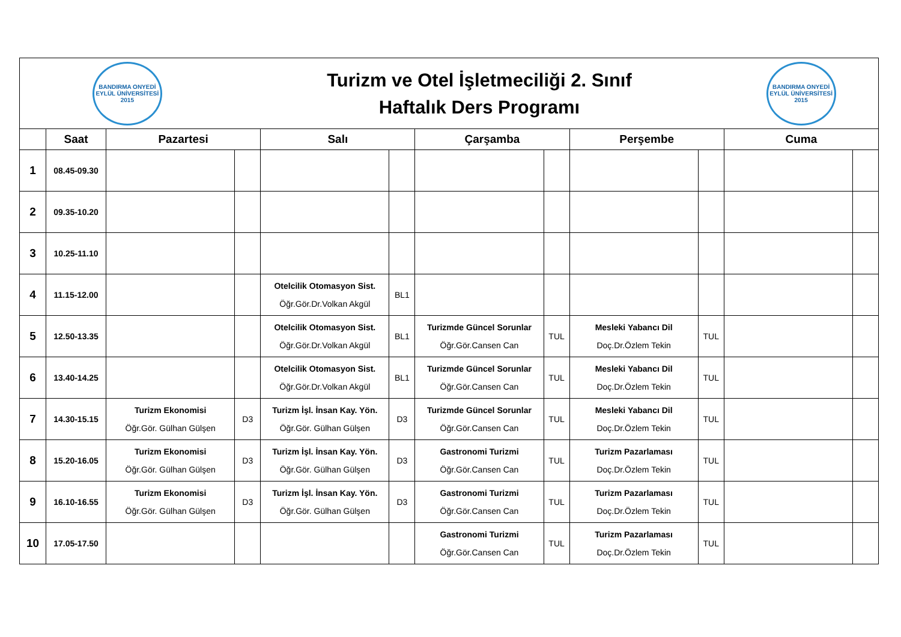| BANDIRMA ONYEDİ EYLÜL ÜNİVERSİTESİ 2015 | | | Turizm ve Otel İşletmeciliği 2. Sınıf Haftalık Ders Programı | | | | | | | BANDIRMA ONYEDİ EYLÜL ÜNİVERSİTESİ 2015 | |
| | Saat | Pazartesi | | Salı | | Çarşamba | | Perşembe | | Cuma | |
| 1 | 08.45-09.30 | | | | | | | | | | |
| 2 | 09.35-10.20 | | | | | | | | | | |
| 3 | 10.25-11.10 | | | | | | | | | | |
| 4 | 11.15-12.00 | | | Otelcilik Otomasyon Sist. Öğr.Gör.Dr.Volkan Akgül | BL1 | | | | | | |
| 5 | 12.50-13.35 | | | Otelcilik Otomasyon Sist. Öğr.Gör.Dr.Volkan Akgül | BL1 | Turizmde Güncel Sorunlar Öğr.Gör.Cansen Can | TUL | Mesleki Yabancı Dil Doç.Dr.Özlem Tekin | TUL | | |
| 6 | 13.40-14.25 | | | Otelcilik Otomasyon Sist. Öğr.Gör.Dr.Volkan Akgül | BL1 | Turizmde Güncel Sorunlar Öğr.Gör.Cansen Can | TUL | Mesleki Yabancı Dil Doç.Dr.Özlem Tekin | TUL | | |
| 7 | 14.30-15.15 | Turizm Ekonomisi Öğr.Gör. Gülhan Gülşen | D3 | Turizm İşl. İnsan Kay. Yön. Öğr.Gör. Gülhan Gülşen | D3 | Turizmde Güncel Sorunlar Öğr.Gör.Cansen Can | TUL | Mesleki Yabancı Dil Doç.Dr.Özlem Tekin | TUL | | |
| 8 | 15.20-16.05 | Turizm Ekonomisi Öğr.Gör. Gülhan Gülşen | D3 | Turizm İşl. İnsan Kay. Yön. Öğr.Gör. Gülhan Gülşen | D3 | Gastronomi Turizmi Öğr.Gör.Cansen Can | TUL | Turizm Pazarlaması Doç.Dr.Özlem Tekin | TUL | | |
| 9 | 16.10-16.55 | Turizm Ekonomisi Öğr.Gör. Gülhan Gülşen | D3 | Turizm İşl. İnsan Kay. Yön. Öğr.Gör. Gülhan Gülşen | D3 | Gastronomi Turizmi Öğr.Gör.Cansen Can | TUL | Turizm Pazarlaması Doç.Dr.Özlem Tekin | TUL | | |
| 10 | 17.05-17.50 | | | | | Gastronomi Turizmi Öğr.Gör.Cansen Can | TUL | Turizm Pazarlaması Doç.Dr.Özlem Tekin | TUL | | |